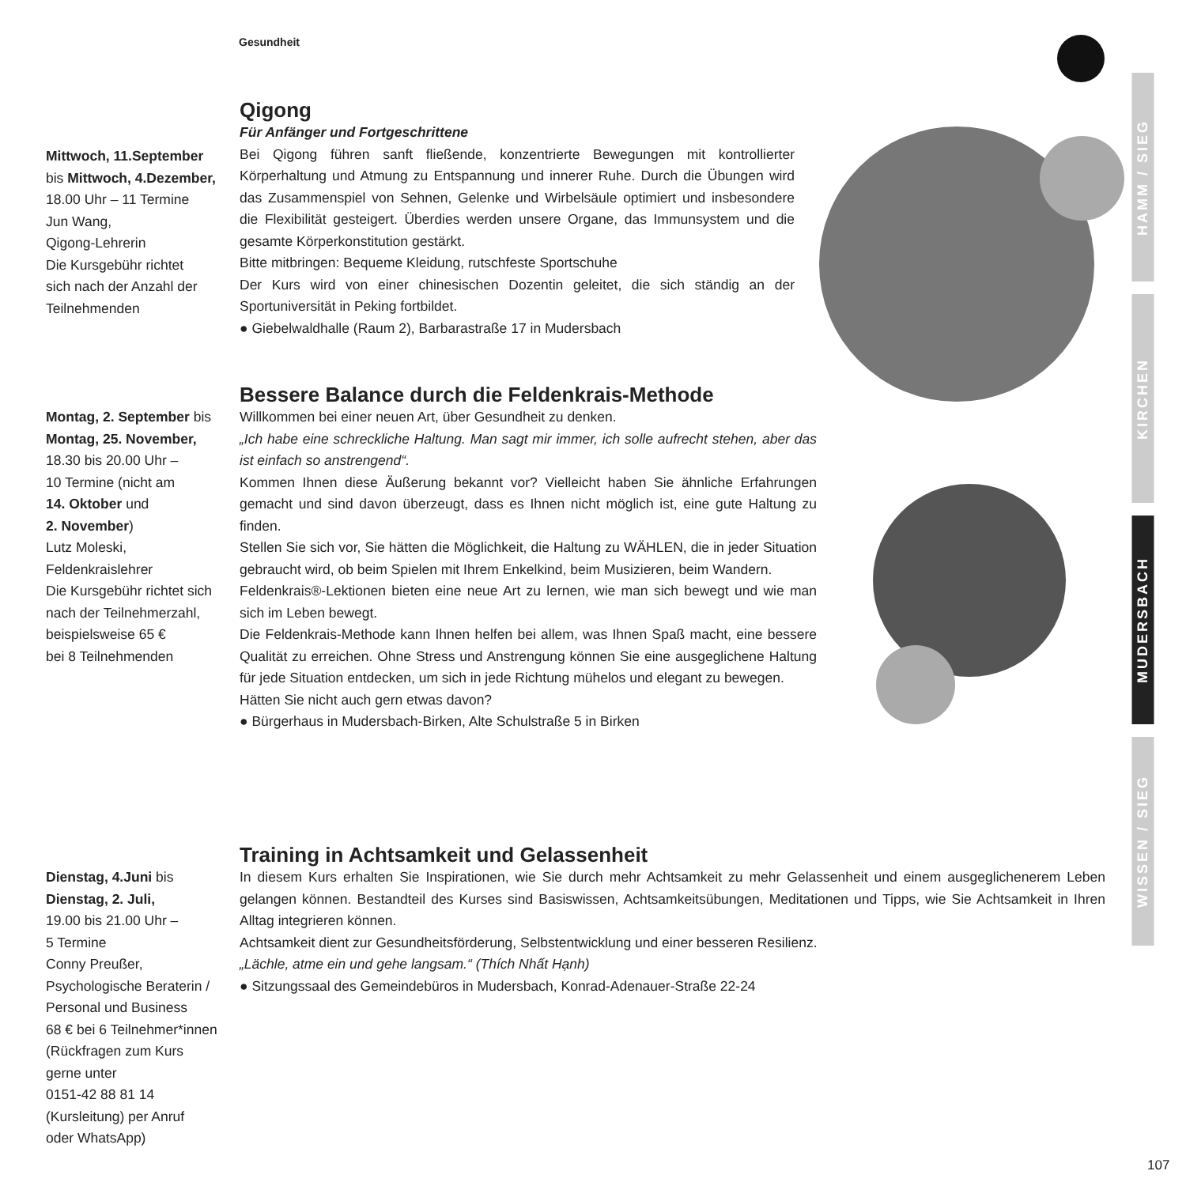Gesundheit
HAMM / SIEG
KIRCHEN
MUDERSBACH
WISSEN / SIEG
107
Mittwoch, 11.September
bis Mittwoch, 4.Dezember,
18.00 Uhr – 11 Termine
Jun Wang,
Qigong-Lehrerin
Die Kursgebühr richtet
sich nach der Anzahl der
Teilnehmenden
Qigong
Für Anfänger und Fortgeschrittene
Bei Qigong führen sanft fließende, konzentrierte Bewegungen mit kontrollierter Körperhaltung und Atmung zu Entspannung und innerer Ruhe. Durch die Übungen wird das Zusammenspiel von Sehnen, Gelenke und Wirbelsäule optimiert und insbesondere die Flexibilität gesteigert. Überdies werden unsere Organe, das Immunsystem und die gesamte Körperkonstitution gestärkt.
Bitte mitbringen: Bequeme Kleidung, rutschfeste Sportschuhe
Der Kurs wird von einer chinesischen Dozentin geleitet, die sich ständig an der Sportuniversität in Peking fortbildet.
● Giebelwaldhalle (Raum 2), Barbarastraße 17 in Mudersbach
Montag, 2. September bis
Montag, 25. November,
18.30 bis 20.00 Uhr –
10 Termine (nicht am
14. Oktober und
2. November)
Lutz Moleski,
Feldenkraislehrer
Die Kursgebühr richtet sich
nach der Teilnehmerzahl,
beispielsweise 65 €
bei 8 Teilnehmenden
Bessere Balance durch die Feldenkrais-Methode
Willkommen bei einer neuen Art, über Gesundheit zu denken.
„Ich habe eine schreckliche Haltung. Man sagt mir immer, ich solle aufrecht stehen, aber das ist einfach so anstrengend“.
Kommen Ihnen diese Äußerung bekannt vor? Vielleicht haben Sie ähnliche Erfahrungen gemacht und sind davon überzeugt, dass es Ihnen nicht möglich ist, eine gute Haltung zu finden.
Stellen Sie sich vor, Sie hätten die Möglichkeit, die Haltung zu WÄHLEN, die in jeder Situation gebraucht wird, ob beim Spielen mit Ihrem Enkelkind, beim Musizieren, beim Wandern.
Feldenkrais®-Lektionen bieten eine neue Art zu lernen, wie man sich bewegt und wie man sich im Leben bewegt.
Die Feldenkrais-Methode kann Ihnen helfen bei allem, was Ihnen Spaß macht, eine bessere Qualität zu erreichen. Ohne Stress und Anstrengung können Sie eine ausgeglichene Haltung für jede Situation entdecken, um sich in jede Richtung mühelos und elegant zu bewegen.
Hätten Sie nicht auch gern etwas davon?
● Bürgerhaus in Mudersbach-Birken, Alte Schulstraße 5 in Birken
Dienstag, 4.Juni bis
Dienstag, 2. Juli,
19.00 bis 21.00 Uhr –
5 Termine
Conny Preußer,
Psychologische Beraterin /
Personal und Business
68 € bei 6 Teilnehmer*innen
(Rückfragen zum Kurs
gerne unter
0151-42 88 81 14
(Kursleitung) per Anruf
oder WhatsApp)
Training in Achtsamkeit und Gelassenheit
In diesem Kurs erhalten Sie Inspirationen, wie Sie durch mehr Achtsamkeit zu mehr Gelassenheit und einem ausgeglichenerem Leben gelangen können. Bestandteil des Kurses sind Basiswissen, Achtsamkeitsübungen, Meditationen und Tipps, wie Sie Achtsamkeit in Ihren Alltag integrieren können.
Achtsamkeit dient zur Gesundheitsförderung, Selbstentwicklung und einer besseren Resilienz.
„Lächle, atme ein und gehe langsam.“ (Thích Nhất Hạnh)
● Sitzungssaal des Gemeindebüros in Mudersbach, Konrad-Adenauer-Straße 22-24